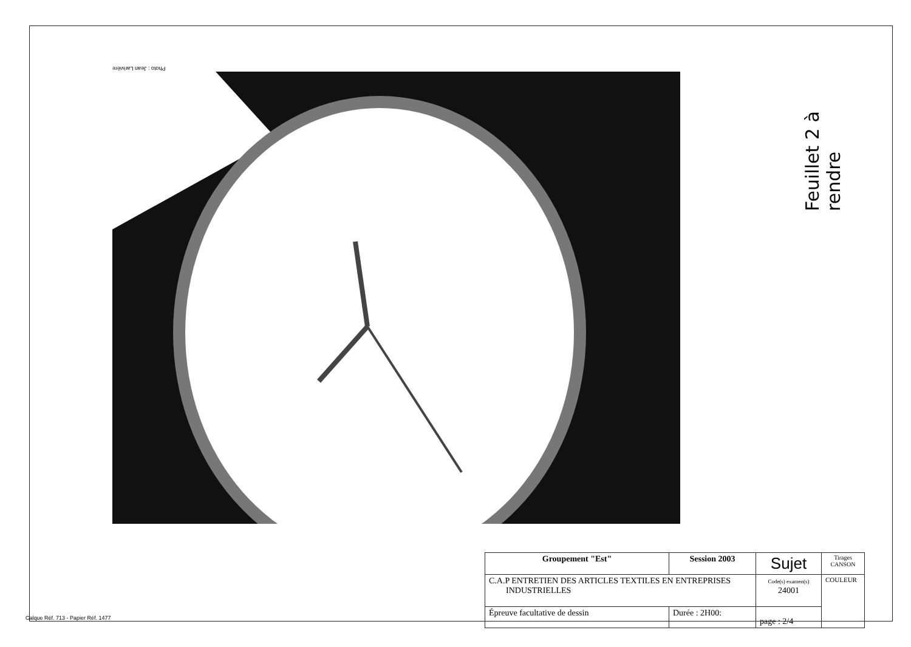Photo : Jean Larivière
Feuillet 2 à rendre
| Groupement "Est" | Session 2003 | Sujet | Tirages CANSON |
| C.A.P ENTRETIEN DES ARTICLES TEXTILES EN ENTREPRISES INDUSTRIELLES | | Code(s) examen(s) 24001 | COULEUR |
| Épreuve facultative de dessin | Durée : 2H00: | page : 2/4 | |
Calque Réf. 713 - Papier Réf. 1477